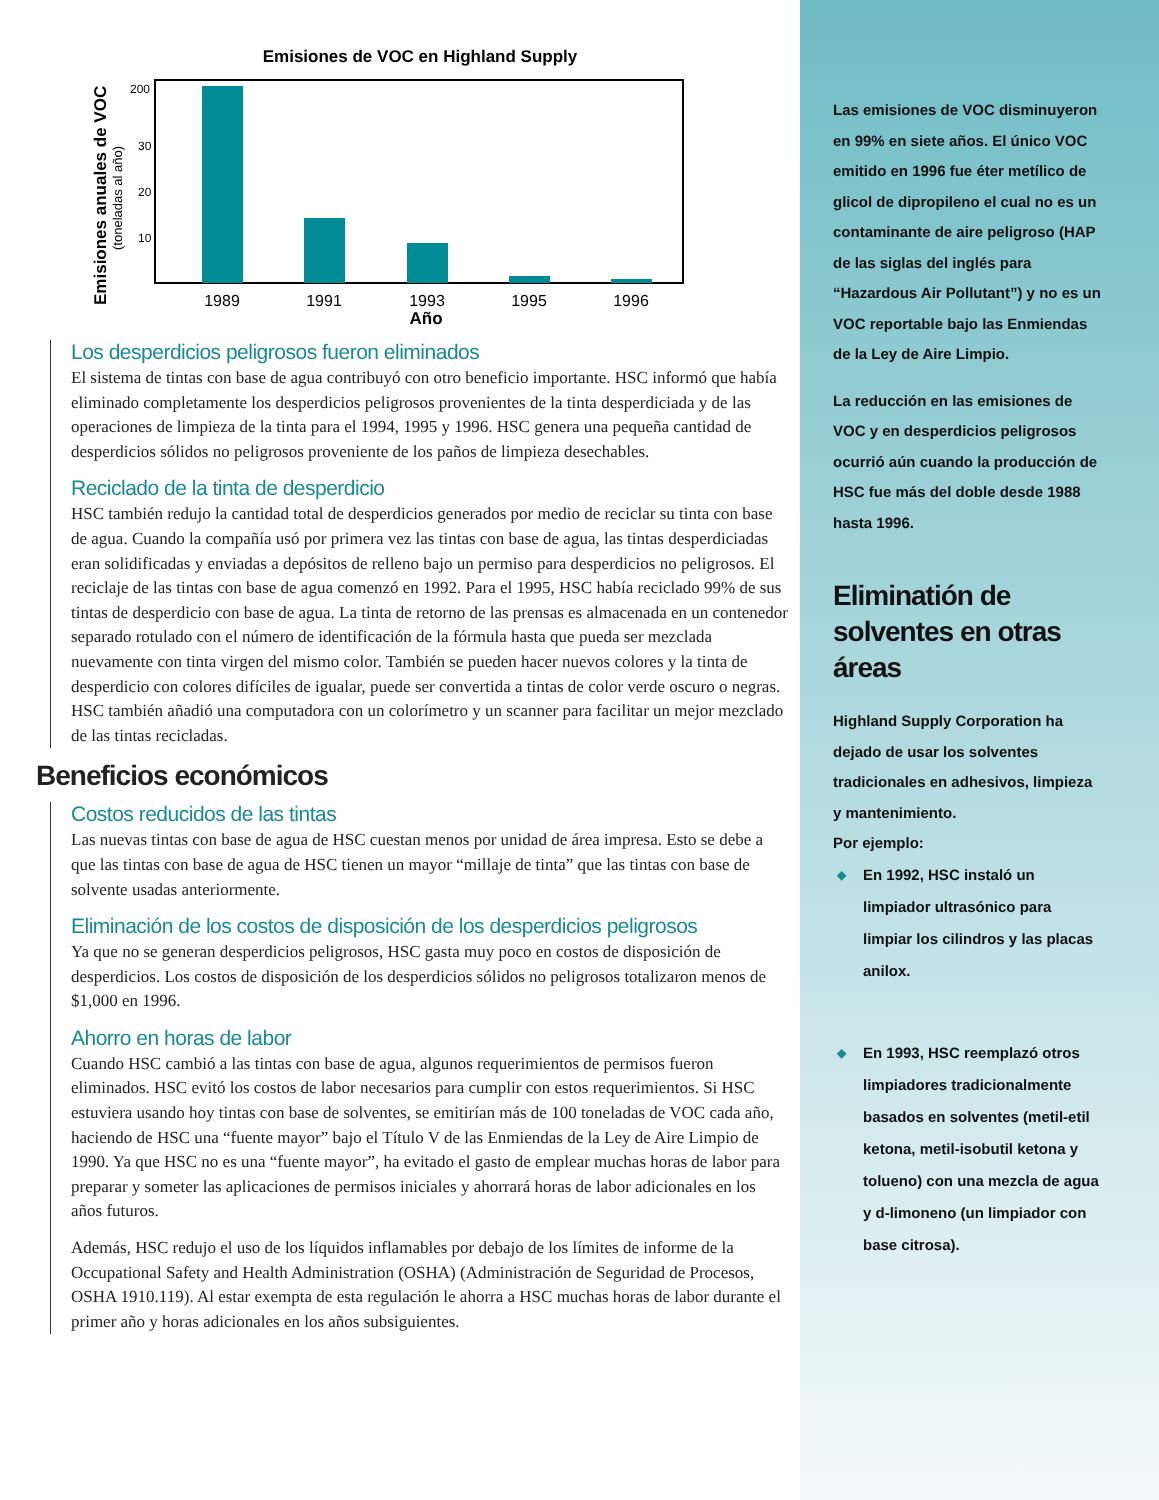Emisiones de VOC en Highland Supply
200
30
20
10
1989
1991
1993
1995
1996
Año
Emisiones anuales de VOC
(toneladas al año)
Los desperdicios peligrosos fueron eliminados
El sistema de tintas con base de agua contribuyó con otro beneficio importante. HSC informó que había eliminado completamente los desperdicios peligrosos provenientes de la tinta desperdiciada y de las operaciones de limpieza de la tinta para el 1994, 1995 y 1996. HSC genera una pequeña cantidad de desperdicios sólidos no peligrosos proveniente de los paños de limpieza desechables.
Reciclado de la tinta de desperdicio
HSC también redujo la cantidad total de desperdicios generados por medio de reciclar su tinta con base de agua. Cuando la compañía usó por primera vez las tintas con base de agua, las tintas desperdiciadas eran solidificadas y enviadas a depósitos de relleno bajo un permiso para desperdicios no peligrosos. El reciclaje de las tintas con base de agua comenzó en 1992. Para el 1995, HSC había reciclado 99% de sus tintas de desperdicio con base de agua. La tinta de retorno de las prensas es almacenada en un contenedor separado rotulado con el número de identificación de la fórmula hasta que pueda ser mezclada nuevamente con tinta virgen del mismo color. También se pueden hacer nuevos colores y la tinta de desperdicio con colores difíciles de igualar, puede ser convertida a tintas de color verde oscuro o negras. HSC también añadió una computadora con un colorímetro y un scanner para facilitar un mejor mezclado de las tintas recicladas.
Beneficios económicos
Costos reducidos de las tintas
Las nuevas tintas con base de agua de HSC cuestan menos por unidad de área impresa. Esto se debe a que las tintas con base de agua de HSC tienen un mayor “millaje de tinta” que las tintas con base de solvente usadas anteriormente.
Eliminación de los costos de disposición de los desperdicios peligrosos
Ya que no se generan desperdicios peligrosos, HSC gasta muy poco en costos de disposición de desperdicios. Los costos de disposición de los desperdicios sólidos no peligrosos totalizaron menos de $1,000 en 1996.
Ahorro en horas de labor
Cuando HSC cambió a las tintas con base de agua, algunos requerimientos de permisos fueron eliminados. HSC evitó los costos de labor necesarios para cumplir con estos requerimientos. Si HSC estuviera usando hoy tintas con base de solventes, se emitirían más de 100 toneladas de VOC cada año, haciendo de HSC una “fuente mayor” bajo el Título V de las Enmiendas de la Ley de Aire Limpio de 1990. Ya que HSC no es una “fuente mayor”, ha evitado el gasto de emplear muchas horas de labor para preparar y someter las aplicaciones de permisos iniciales y ahorrará horas de labor adicionales en los años futuros.
Además, HSC redujo el uso de los líquidos inflamables por debajo de los límites de informe de la Occupational Safety and Health Administration (OSHA) (Administración de Seguridad de Procesos, OSHA 1910.119). Al estar exempta de esta regulación le ahorra a HSC muchas horas de labor durante el primer año y horas adicionales en los años subsiguientes.
Las emisiones de VOC disminuyeron en 99% en siete años. El único VOC emitido en 1996 fue éter metílico de glicol de dipropileno el cual no es un contaminante de aire peligroso (HAP de las siglas del inglés para “Hazardous Air Pollutant”) y no es un VOC reportable bajo las Enmiendas de la Ley de Aire Limpio.
La reducción en las emisiones de VOC y en desperdicios peligrosos ocurrió aún cuando la producción de HSC fue más del doble desde 1988 hasta 1996.
Eliminatión de solventes en otras áreas
Highland Supply Corporation ha dejado de usar los solventes tradicionales en adhesivos, limpieza y mantenimiento.
Por ejemplo:
◆ En 1992, HSC instaló un limpiador ultrasónico para limpiar los cilindros y las placas anilox.
◆ En 1993, HSC reemplazó otros limpiadores tradicionalmente basados en solventes (metil-etil ketona, metil-isobutil ketona y tolueno) con una mezcla de agua y d-limoneno (un limpiador con base citrosa).